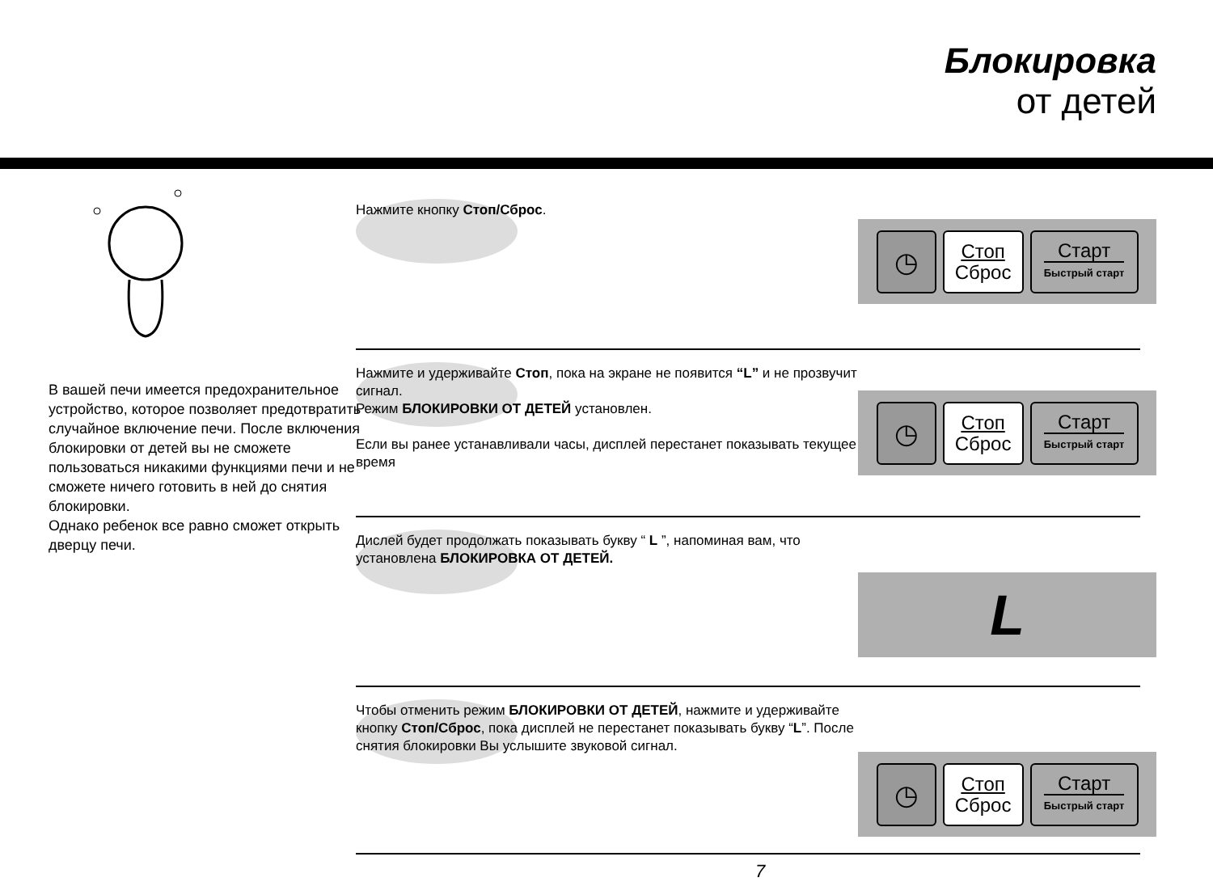Блокировка
от детей
В вашей печи имеется предохранительное устройство, которое позволяет предотвратить случайное включение печи. После включения блокировки от детей вы не сможете пользоваться никакими функциями печи и не сможете ничего готовить в ней до снятия блокировки.
Однако ребенок все равно сможет открыть дверцу печи.
Нажмите кнопку Стоп/Сброс.
◷
Стоп
Сброс
Старт
Быстрый старт
Нажмите и удерживайте Стоп, пока на экране не появится “L” и не прозвучит сигнал.
Режим БЛОКИРОВКИ ОТ ДЕТЕЙ установлен.
Если вы ранее устанавливали часы, дисплей перестанет показывать текущее время
◷
Стоп
Сброс
Старт
Быстрый старт
Дислей будет продолжать показывать букву “ L ”, напоминая вам, что установлена БЛОКИРОВКА ОТ ДЕТЕЙ.
L
Чтобы отменить режим БЛОКИРОВКИ ОТ ДЕТЕЙ, нажмите и удерживайте кнопку Стоп/Сброс, пока дисплей не перестанет показывать букву “L”. После снятия блокировки Вы услышите звуковой сигнал.
◷
Стоп
Сброс
Старт
Быстрый старт
7